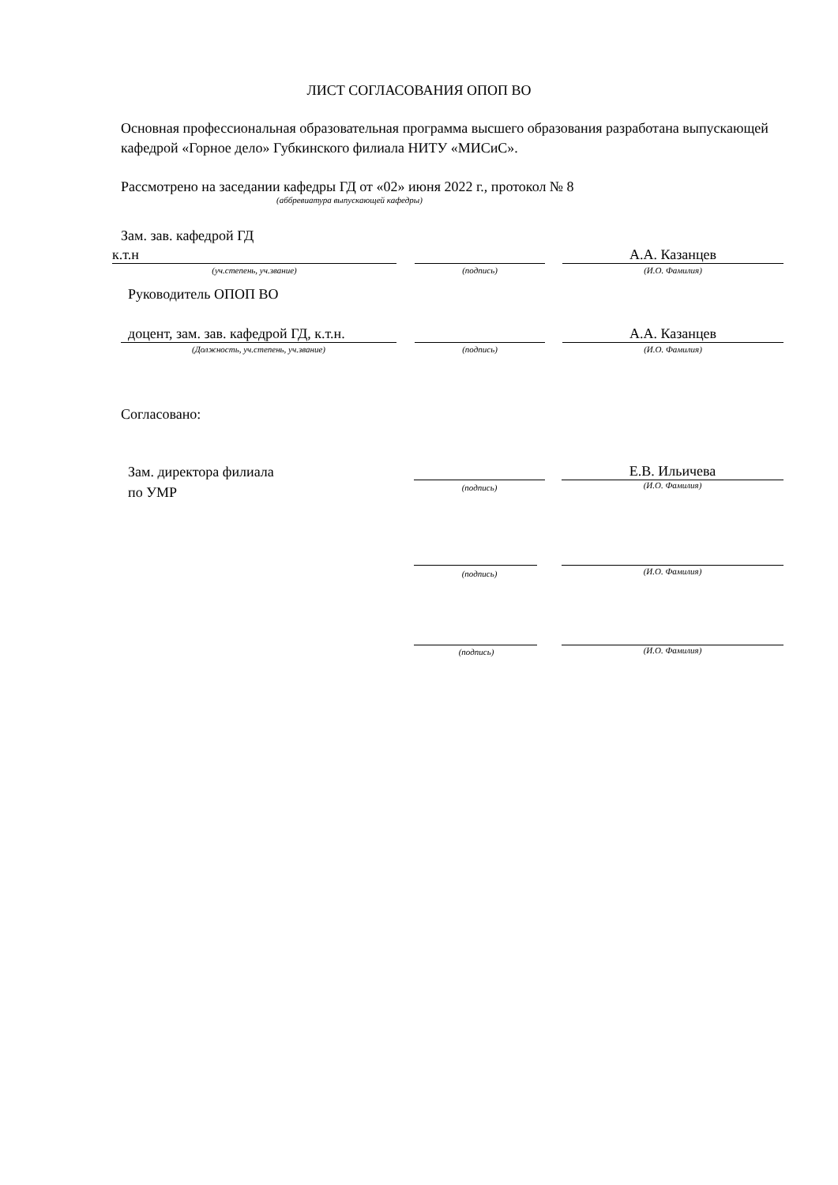ЛИСТ СОГЛАСОВАНИЯ ОПОП ВО
Основная профессиональная образовательная программа высшего образования разработана выпускающей кафедрой «Горное дело» Губкинского филиала НИТУ «МИСиС».
Рассмотрено на заседании кафедры ГД от «02» июня 2022 г., протокол № 8
(аббревиатура выпускающей кафедры)
Зам. зав. кафедрой ГД
к.т.н А.А. Казанцев
(уч.степень, уч.звание) (подпись) (И.О. Фамилия)
Руководитель ОПОП ВО
доцент, зам. зав. кафедрой ГД, к.т.н.
А.А. Казанцев
(Должность, уч.степень, уч.звание) (подпись) (И.О. Фамилия)
Согласовано:
Зам. директора филиала
по УМР
Е.В. Ильичева
(подпись) (И.О. Фамилия)
(подпись) (И.О. Фамилия)
(подпись) (И.О. Фамилия)